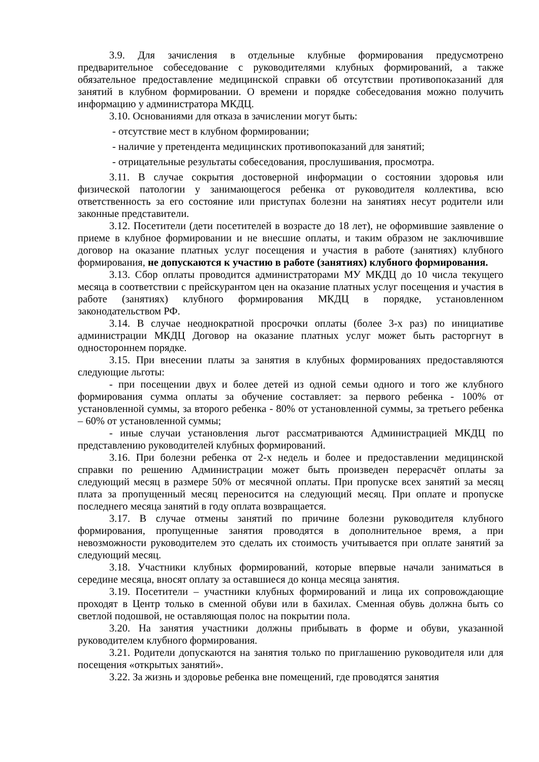3.9. Для зачисления в отдельные клубные формирования предусмотрено предварительное собеседование с руководителями клубных формирований, а также обязательное предоставление медицинской справки об отсутствии противопоказаний для занятий в клубном формировании. О времени и порядке собеседования можно получить информацию у администратора МКДЦ.
3.10. Основаниями для отказа в зачислении могут быть:
- отсутствие мест в клубном формировании;
- наличие у претендента медицинских противопоказаний для занятий;
- отрицательные результаты собеседования, прослушивания, просмотра.
3.11. В случае сокрытия достоверной информации о состоянии здоровья или физической патологии у занимающегося ребенка от руководителя коллектива, всю ответственность за его состояние или приступах болезни на занятиях несут родители или законные представители.
3.12. Посетители (дети посетителей в возрасте до 18 лет), не оформившие заявление о приеме в клубное формировании и не внесшие оплаты, и таким образом не заключившие договор на оказание платных услуг посещения и участия в работе (занятиях) клубного формирования, не допускаются к участию в работе (занятиях) клубного формирования.
3.13. Сбор оплаты проводится администраторами МУ МКДЦ до 10 числа текущего месяца в соответствии с прейскурантом цен на оказание платных услуг посещения и участия в работе (занятиях) клубного формирования МКДЦ в порядке, установленном законодательством РФ.
3.14. В случае неоднократной просрочки оплаты (более 3-х раз) по инициативе администрации МКДЦ Договор на оказание платных услуг может быть расторгнут в одностороннем порядке.
3.15. При внесении платы за занятия в клубных формированиях предоставляются следующие льготы:
- при посещении двух и более детей из одной семьи одного и того же клубного формирования сумма оплаты за обучение составляет: за первого ребенка - 100% от установленной суммы, за второго ребенка - 80% от установленной суммы, за третьего ребенка – 60% от установленной суммы;
- иные случаи установления льгот рассматриваются Администрацией МКДЦ по представлению руководителей клубных формирований.
3.16. При болезни ребенка от 2-х недель и более и предоставлении медицинской справки по решению Администрации может быть произведен перерасчёт оплаты за следующий месяц в размере 50% от месячной оплаты. При пропуске всех занятий за месяц плата за пропущенный месяц переносится на следующий месяц. При оплате и пропуске последнего месяца занятий в году оплата возвращается.
3.17. В случае отмены занятий по причине болезни руководителя клубного формирования, пропущенные занятия проводятся в дополнительное время, а при невозможности руководителем это сделать их стоимость учитывается при оплате занятий за следующий месяц.
3.18. Участники клубных формирований, которые впервые начали заниматься в середине месяца, вносят оплату за оставшиеся до конца месяца занятия.
3.19. Посетители – участники клубных формирований и лица их сопровождающие проходят в Центр только в сменной обуви или в бахилах. Сменная обувь должна быть со светлой подошвой, не оставляющая полос на покрытии пола.
3.20. На занятия участники должны прибывать в форме и обуви, указанной руководителем клубного формирования.
3.21. Родители допускаются на занятия только по приглашению руководителя или для посещения «открытых занятий».
3.22. За жизнь и здоровье ребенка вне помещений, где проводятся занятия